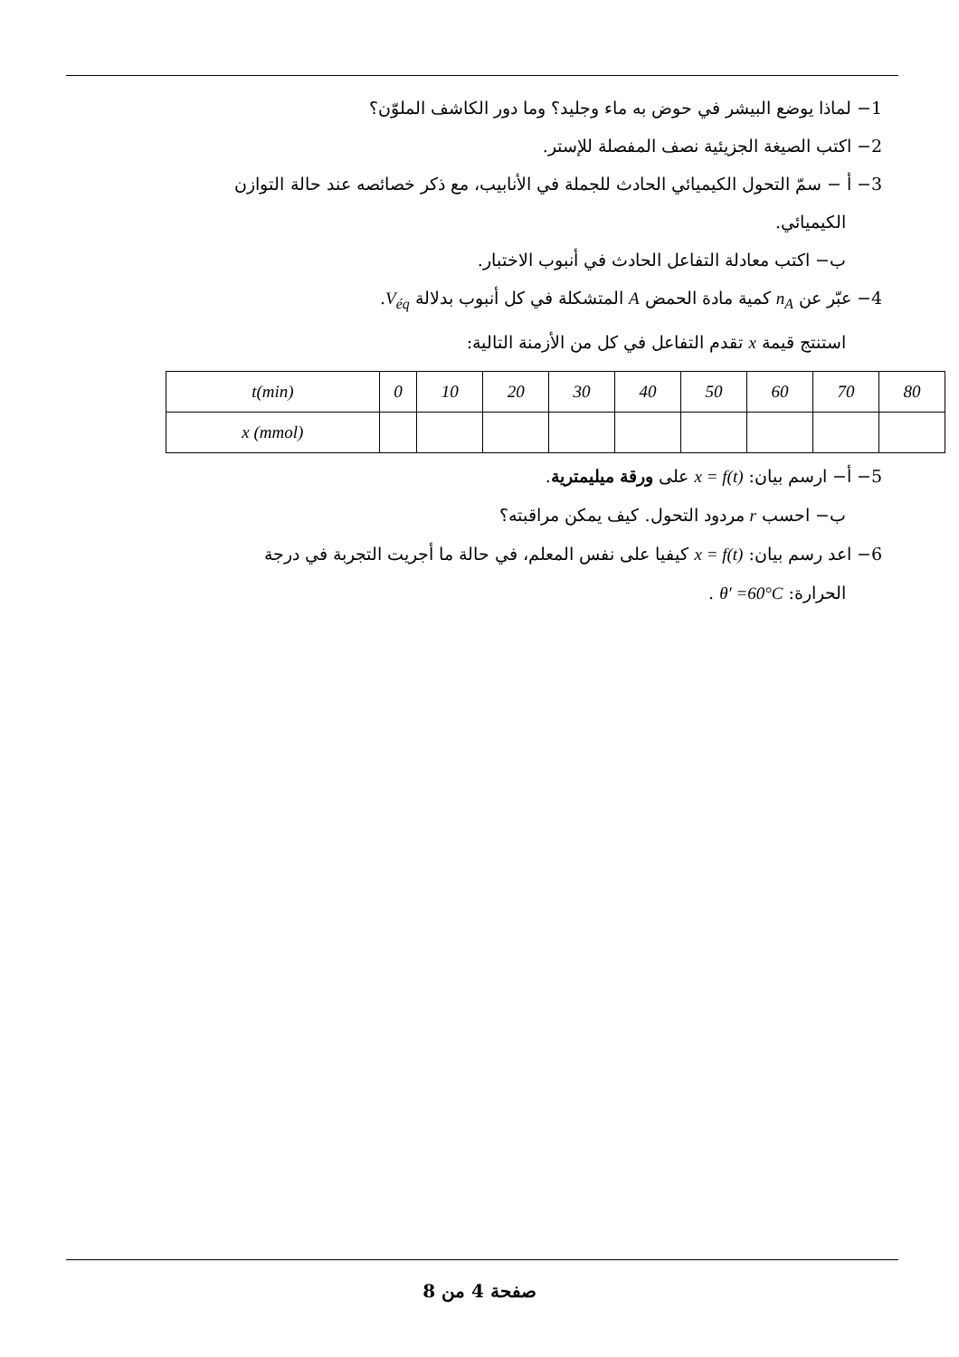1− لماذا يوضع البيشر في حوض به ماء وجليد؟ وما دور الكاشف الملوّن؟
2− اكتب الصيغة الجزيئية نصف المفصلة للإستر.
3− أ − سمّ التحول الكيميائي الحادث للجملة في الأنابيب، مع ذكر خصائصه عند حالة التوازن
الكيميائي.
ب− اكتب معادلة التفاعل الحادث في أنبوب الاختبار.
4− عبّر عن n<sub>A</sub> كمية مادة الحمض A المتشكلة في كل أنبوب بدلالة V<sub>éq</sub>.
استنتج قيمة x تقدم التفاعل في كل من الأزمنة التالية:
| t(min) | 0 | 10 | 20 | 30 | 40 | 50 | 60 | 70 | 80 |
| x (mmol) | | | | | | | | | |
5− أ− ارسم بيان: x = f(t) على ورقة ميليمترية.
ب− احسب r مردود التحول. كيف يمكن مراقبته؟
6− اعد رسم بيان: x = f(t) كيفيا على نفس المعلم، في حالة ما أجريت التجربة في درجة
الحرارة: θ′ =60°C .
صفحة 4 من 8